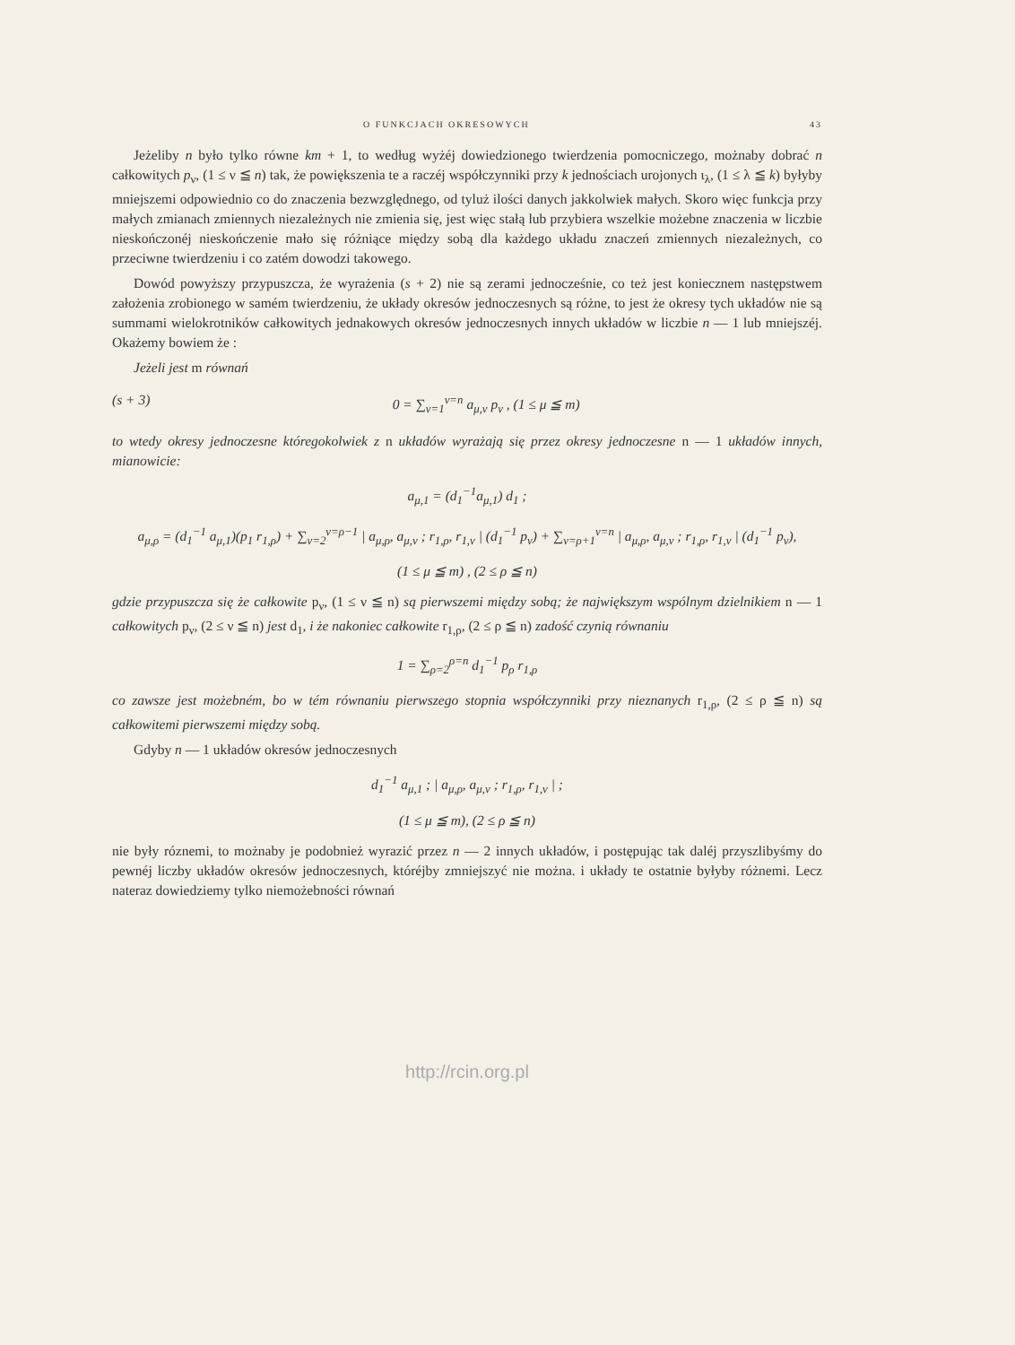O FUNKCJACH OKRESOWYCH 43
Jeżeliby n było tylko równe km + 1, to według wyżéj dowiedzionego twierdzenia pomocniczego, możnaby dobrać n całkowitych p<sub>ν</sub>, (1 ≤ ν ≦ n) tak, że powiększenia te a raczéj współczynniki przy k jednościach urojonych ι<sub>λ</sub>, (1 ≤ λ ≦ k) byłyby mniejszemi odpowiednio co do znaczenia bezwzględnego, od tyluż ilości danych jakkolwiek małych. Skoro więc funkcja przy małych zmianach zmiennych niezależnych nie zmienia się, jest więc stałą lub przybiera wszelkie możebne znaczenia w liczbie nieskończonéj nieskończenie mało się różniące między sobą dla każdego układu znaczeń zmiennych niezależnych, co przeciwne twierdzeniu i co zatém dowodzi takowego.
Dowód powyższy przypuszcza, że wyrażenia (s + 2) nie są zerami jednocześnie, co też jest koniecznem następstwem założenia zrobionego w samém twierdzeniu, że układy okresów jednoczesnych są różne, to jest że okresy tych układów nie są summami wielokrotników całkowitych jednakowych okresów jednoczesnych innych układów w liczbie n — 1 lub mniejszéj. Okażemy bowiem że :
Jeżeli jest m równań
(s + 3) 0 = ∑<sub>ν=1</sub><sup>ν=n</sup> a<sub>μ,ν</sub> p<sub>ν</sub> , (1 ≤ μ ≦ m)
to wtedy okresy jednoczesne któregokolwiek z n układów wyrażają się przez okresy jednoczesne n — 1 układów innych, mianowicie:
a<sub>μ,1</sub> = (d<sub>1</sub><sup>−1</sup>a<sub>μ,1</sub>) d<sub>1</sub> ;
a<sub>μ,ρ</sub> = (d<sub>1</sub><sup>−1</sup> a<sub>μ,1</sub>)(p<sub>1</sub> r<sub>1,ρ</sub>) + ∑<sub>ν=2</sub><sup>ν=ρ−1</sup> | a<sub>μ,ρ</sub>, a<sub>μ,ν</sub> ; r<sub>1,ρ</sub>, r<sub>1,ν</sub> | (d<sub>1</sub><sup>−1</sup> p<sub>ν</sub>) + ∑<sub>ν=ρ+1</sub><sup>ν=n</sup> | a<sub>μ,ρ</sub>, a<sub>μ,ν</sub> ; r<sub>1,ρ</sub>, r<sub>1,ν</sub> | (d<sub>1</sub><sup>−1</sup> p<sub>ν</sub>),
(1 ≤ μ ≦ m) , (2 ≤ ρ ≦ n)
gdzie przypuszcza się że całkowite p<sub>ν</sub>, (1 ≤ ν ≦ n) są pierwszemi między sobą; że największym wspólnym dzielnikiem n — 1 całkowitych p<sub>ν</sub>, (2 ≤ ν ≦ n) jest d<sub>1</sub>, i że nakoniec całkowite r<sub>1,ρ</sub>, (2 ≤ ρ ≦ n) zadość czynią równaniu
1 = ∑<sub>ρ=2</sub><sup>ρ=n</sup> d<sub>1</sub><sup>−1</sup> p<sub>ρ</sub> r<sub>1,ρ</sub>
co zawsze jest możebném, bo w tém równaniu pierwszego stopnia współczynniki przy nieznanych r<sub>1,ρ</sub>, (2 ≤ ρ ≦ n) są całkowitemi pierwszemi między sobą.
Gdyby n — 1 układów okresów jednoczesnych
d<sub>1</sub><sup>−1</sup> a<sub>μ,1</sub> ; | a<sub>μ,ρ</sub>, a<sub>μ,ν</sub> ; r<sub>1,ρ</sub>, r<sub>1,ν</sub> | ;
(1 ≤ μ ≦ m), (2 ≤ ρ ≦ n)
nie były róznemi, to możnaby je podobnież wyrazić przez n — 2 innych układów, i postępując tak daléj przyszlibyśmy do pewnéj liczby układów okresów jednoczesnych, któréjby zmniejszyć nie można. i układy te ostatnie byłyby różnemi. Lecz nateraz dowiedziemy tylko niemożebności równań
http://rcin.org.pl